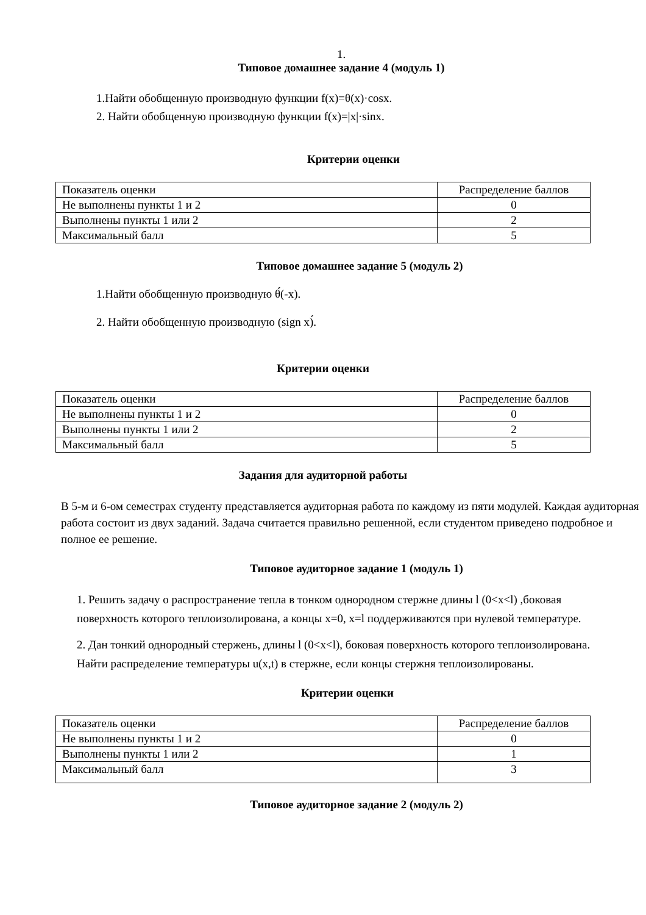1.
Типовое домашнее задание 4 (модуль 1)
1.Найти обобщенную производную функции f(x)=θ(x)·cosx.
2. Найти обобщенную производную функции f(x)=|x|·sinx.
Критерии оценки
| Показатель оценки | Распределение баллов |
| Не выполнены пункты 1 и 2 | 0 |
| Выполнены пункты 1 или 2 | 2 |
| Максимальный балл | 5 |
Типовое домашнее задание 5 (модуль 2)
1.Найти обобщенную производную θ́(-x).
2. Найти обобщенную производную (sign x)́.
Критерии оценки
| Показатель оценки | Распределение баллов |
| Не выполнены пункты 1 и 2 | 0 |
| Выполнены пункты 1 или 2 | 2 |
| Максимальный балл | 5 |
Задания для аудиторной работы
В 5-м и 6-ом семестрах студенту представляется аудиторная работа по каждому из пяти модулей. Каждая аудиторная работа состоит из двух заданий. Задача считается правильно решенной, если студентом приведено подробное и полное ее решение.
Типовое аудиторное задание 1 (модуль 1)
1. Решить задачу о распространение тепла в тонком однородном стержне длины l (0<x<l) ,боковая поверхность которого теплоизолирована, а концы x=0, x=l поддерживаются при нулевой температуре.
2. Дан тонкий однородный стержень, длины l (0<x<l), боковая поверхность которого теплоизолирована. Найти распределение температуры u(x,t) в стержне, если концы стержня теплоизолированы.
Критерии оценки
| Показатель оценки | Распределение баллов |
| Не выполнены пункты 1 и 2 | 0 |
| Выполнены пункты 1 или 2 | 1 |
| Максимальный балл | 3 |
Типовое аудиторное задание 2 (модуль 2)